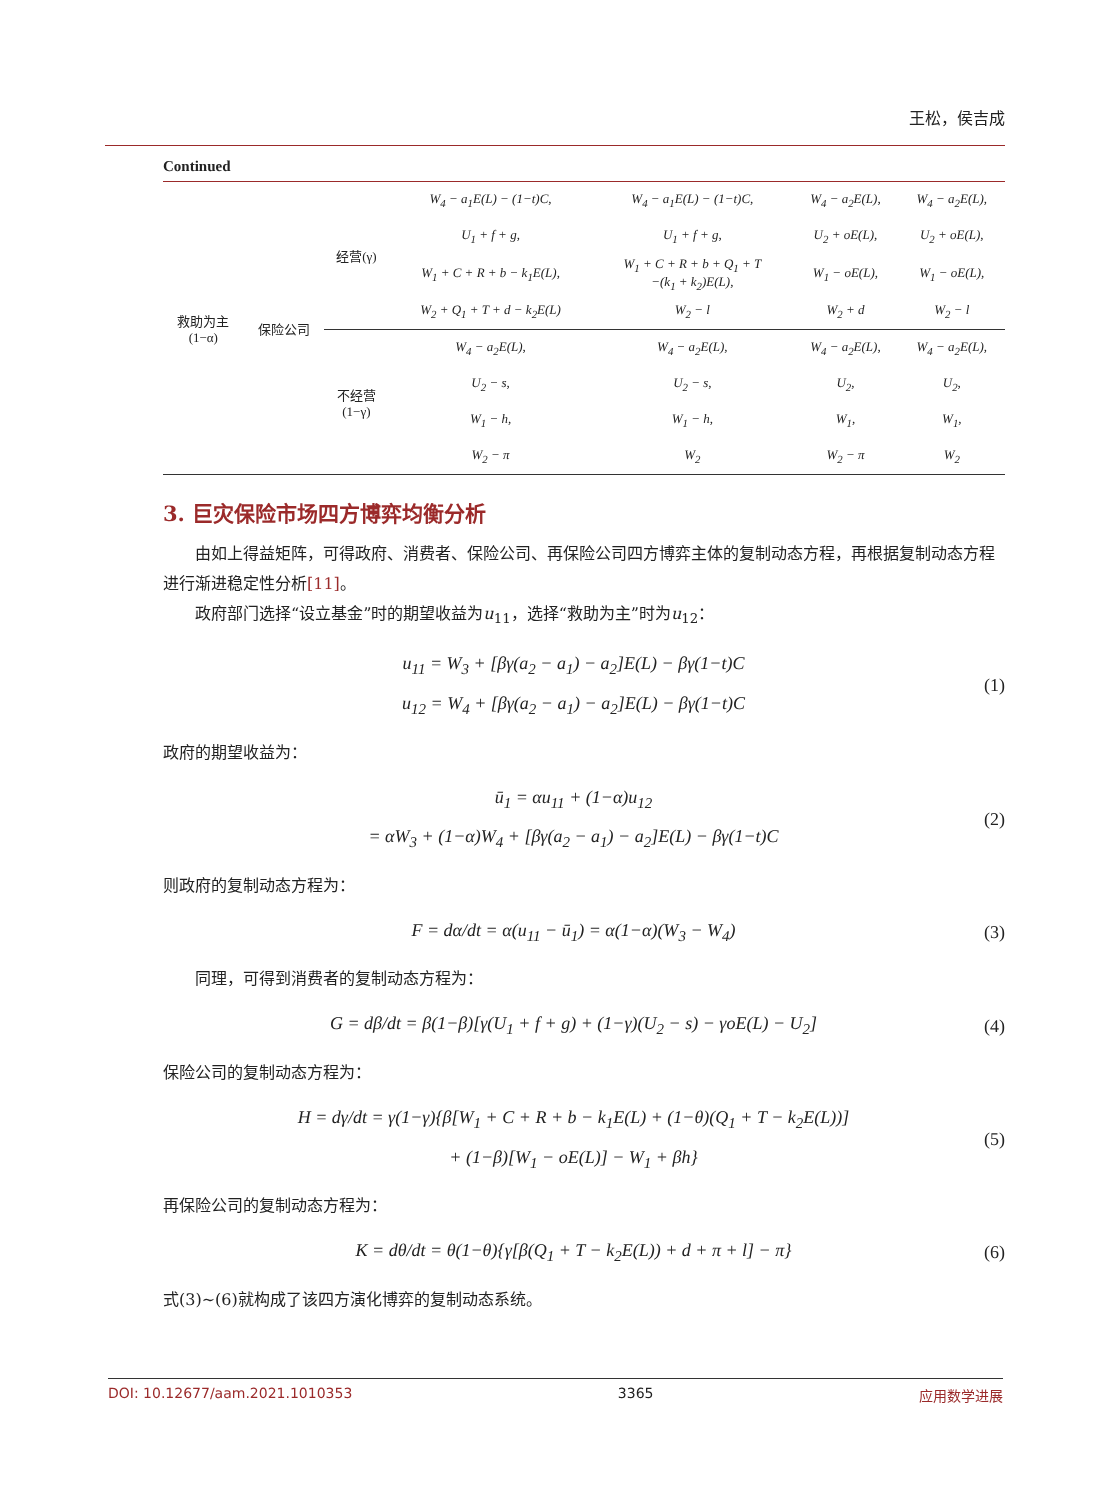王松，侯吉成
Continued
| 救助为主 (1−α) | 保险公司 | 经营(γ) | W<sub>4</sub> − a<sub>1</sub>E(L) − (1−t)C, | W<sub>4</sub> − a<sub>1</sub>E(L) − (1−t)C, | W<sub>4</sub> − a<sub>2</sub>E(L), | W<sub>4</sub> − a<sub>2</sub>E(L), |
| | | | U<sub>1</sub> + f + g, | U<sub>1</sub> + f + g, | U<sub>2</sub> + oE(L), | U<sub>2</sub> + oE(L), |
| | | | W<sub>1</sub> + C + R + b − k<sub>1</sub>E(L), | W<sub>1</sub> + C + R + b + Q<sub>1</sub> + T −(k<sub>1</sub> + k<sub>2</sub>)E(L), | W<sub>1</sub> − oE(L), | W<sub>1</sub> − oE(L), |
| | | | W<sub>2</sub> + Q<sub>1</sub> + T + d − k<sub>2</sub>E(L) | W<sub>2</sub> − l | W<sub>2</sub> + d | W<sub>2</sub> − l |
| | | 不经营 (1−γ) | W<sub>4</sub> − a<sub>2</sub>E(L), | W<sub>4</sub> − a<sub>2</sub>E(L), | W<sub>4</sub> − a<sub>2</sub>E(L), | W<sub>4</sub> − a<sub>2</sub>E(L), |
| | | | U<sub>2</sub> − s, | U<sub>2</sub> − s, | U<sub>2</sub>, | U<sub>2</sub>, |
| | | | W<sub>1</sub> − h, | W<sub>1</sub> − h, | W<sub>1</sub>, | W<sub>1</sub>, |
| | | | W<sub>2</sub> − π | W<sub>2</sub> | W<sub>2</sub> − π | W<sub>2</sub> |
3. 巨灾保险市场四方博弈均衡分析
由如上得益矩阵，可得政府、消费者、保险公司、再保险公司四方博弈主体的复制动态方程，再根据复制动态方程进行渐进稳定性分析[11]。
政府部门选择“设立基金”时的期望收益为u<sub>11</sub>，选择“救助为主”时为u<sub>12</sub>：
u<sub>11</sub> = W<sub>3</sub> + [βγ(a<sub>2</sub> − a<sub>1</sub>) − a<sub>2</sub>]E(L) − βγ(1−t)C
u<sub>12</sub> = W<sub>4</sub> + [βγ(a<sub>2</sub> − a<sub>1</sub>) − a<sub>2</sub>]E(L) − βγ(1−t)C
(1)
政府的期望收益为：
ū<sub>1</sub> = αu<sub>11</sub> + (1−α)u<sub>12</sub>
= αW<sub>3</sub> + (1−α)W<sub>4</sub> + [βγ(a<sub>2</sub> − a<sub>1</sub>) − a<sub>2</sub>]E(L) − βγ(1−t)C
(2)
则政府的复制动态方程为：
F = dα/dt = α(u<sub>11</sub> − ū<sub>1</sub>) = α(1−α)(W<sub>3</sub> − W<sub>4</sub>)
(3)
同理，可得到消费者的复制动态方程为：
G = dβ/dt = β(1−β)[γ(U<sub>1</sub> + f + g) + (1−γ)(U<sub>2</sub> − s) − γoE(L) − U<sub>2</sub>]
(4)
保险公司的复制动态方程为：
H = dγ/dt = γ(1−γ){β[W<sub>1</sub> + C + R + b − k<sub>1</sub>E(L) + (1−θ)(Q<sub>1</sub> + T − k<sub>2</sub>E(L))]
+ (1−β)[W<sub>1</sub> − oE(L)] − W<sub>1</sub> + βh}
(5)
再保险公司的复制动态方程为：
K = dθ/dt = θ(1−θ){γ[β(Q<sub>1</sub> + T − k<sub>2</sub>E(L)) + d + π + l] − π}
(6)
式(3)~(6)就构成了该四方演化博弈的复制动态系统。
DOI: 10.12677/aam.2021.1010353 3365 应用数学进展